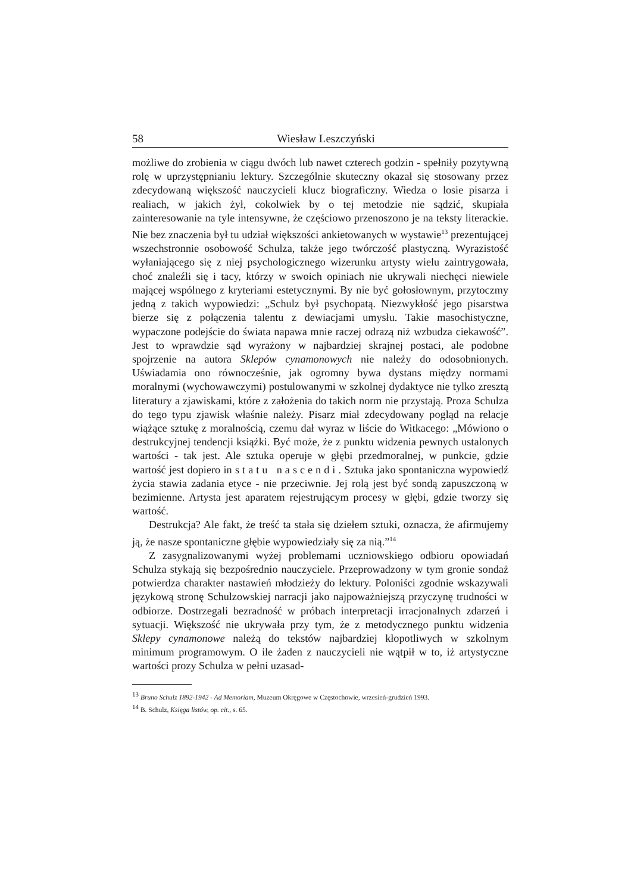58 Wiesław Leszczyński
możliwe do zrobienia w ciągu dwóch lub nawet czterech godzin - spełniły pozytywną rolę w uprzystępnianiu lektury. Szczególnie skuteczny okazał się stosowany przez zdecydowaną większość nauczycieli klucz biograficzny. Wiedza o losie pisarza i realiach, w jakich żył, cokolwiek by o tej metodzie nie sądzić, skupiała zainteresowanie na tyle intensywne, że częściowo przenoszono je na teksty literackie. Nie bez znaczenia był tu udział większości ankietowanych w wystawie<sup>13</sup> prezentującej wszechstronnie osobowość Schulza, także jego twórczość plastyczną. Wyrazistość wyłaniającego się z niej psychologicznego wizerunku artysty wielu zaintrygowała, choć znaleźli się i tacy, którzy w swoich opiniach nie ukrywali niechęci niewiele mającej wspólnego z kryteriami estetycznymi. By nie być gołosłownym, przytoczmy jedną z takich wypowiedzi: „Schulz był psychopatą. Niezwykłość jego pisarstwa bierze się z połączenia talentu z dewiacjami umysłu. Takie masochistyczne, wypaczone podejście do świata napawa mnie raczej odrazą niż wzbudza ciekawość”. Jest to wprawdzie sąd wyrażony w najbardziej skrajnej postaci, ale podobne spojrzenie na autora Sklepów cynamonowych nie należy do odosobnionych. Uświadamia ono równocześnie, jak ogromny bywa dystans między normami moralnymi (wychowawczymi) postulowanymi w szkolnej dydaktyce nie tylko zresztą literatury a zjawiskami, które z założenia do takich norm nie przystają. Proza Schulza do tego typu zjawisk właśnie należy. Pisarz miał zdecydowany pogląd na relacje wiążące sztukę z moralnością, czemu dał wyraz w liście do Witkacego: „Mówiono o destrukcyjnej tendencji książki. Być może, że z punktu widzenia pewnych ustalonych wartości - tak jest. Ale sztuka operuje w głębi przedmoralnej, w punkcie, gdzie wartość jest dopiero in statu nascendi. Sztuka jako spontaniczna wypowiedź życia stawia zadania etyce - nie przeciwnie. Jej rolą jest być sondą zapuszczoną w bezimienne. Artysta jest aparatem rejestrującym procesy w głębi, gdzie tworzy się wartość.
Destrukcja? Ale fakt, że treść ta stała się dziełem sztuki, oznacza, że afirmujemy ją, że nasze spontaniczne głębie wypowiedziały się za nią.”<sup>14</sup>
Z zasygnalizowanymi wyżej problemami uczniowskiego odbioru opowiadań Schulza stykają się bezpośrednio nauczyciele. Przeprowadzony w tym gronie sondaż potwierdza charakter nastawień młodzieży do lektury. Poloniści zgodnie wskazywali językową stronę Schulzowskiej narracji jako najpoważniejszą przyczynę trudności w odbiorze. Dostrzegali bezradność w próbach interpretacji irracjonalnych zdarzeń i sytuacji. Większość nie ukrywała przy tym, że z metodycznego punktu widzenia Sklepy cynamonowe należą do tekstów najbardziej kłopotliwych w szkolnym minimum programowym. O ile żaden z nauczycieli nie wątpił w to, iż artystyczne wartości prozy Schulza w pełni uzasad-
<sup>13</sup> Bruno Schulz 1892-1942 - Ad Memoriam, Muzeum Okręgowe w Częstochowie, wrzesień-grudzień 1993.
<sup>14</sup> B. Schulz, Księga listów, op. cit., s. 65.